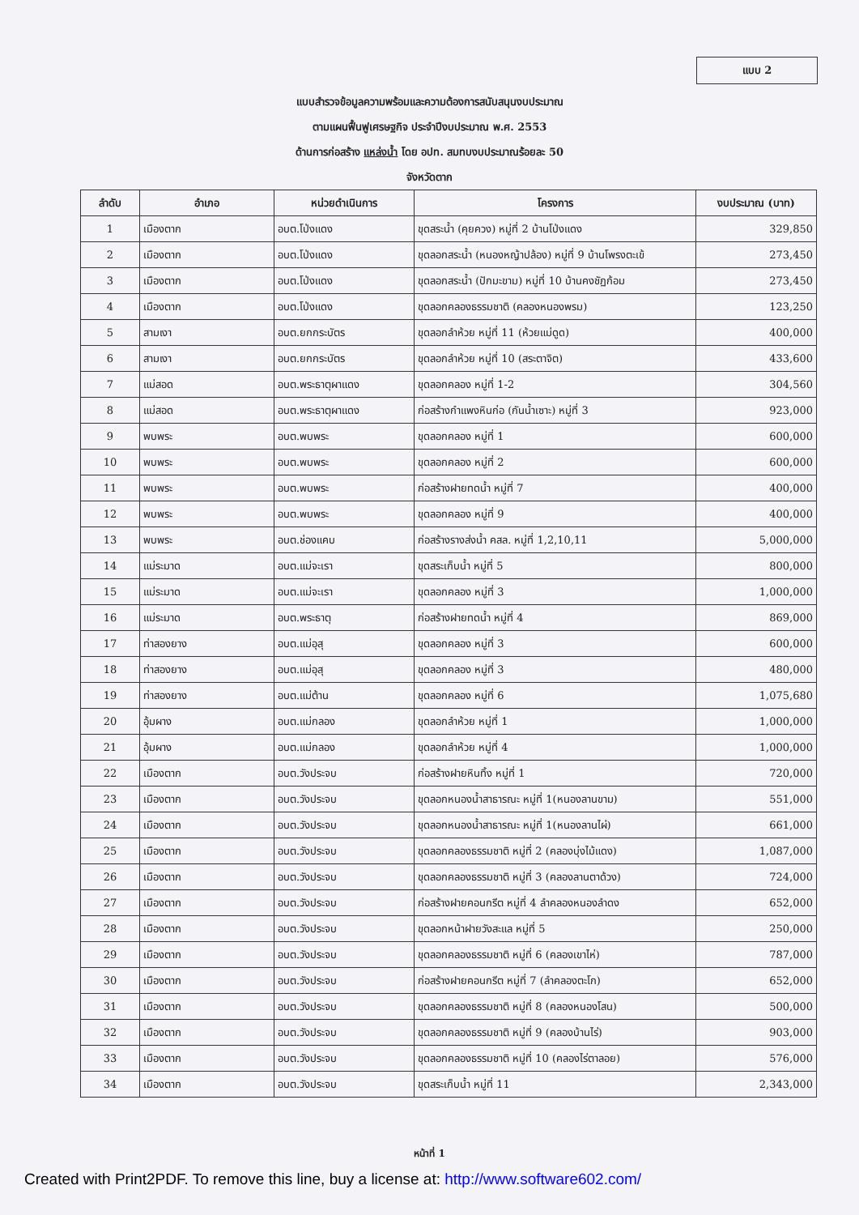แบบ 2
แบบสำรวจข้อมูลความพร้อมและความต้องการสนับสนุนงบประมาณ
ตามแผนฟื้นฟูเศรษฐกิจ ประจำปีงบประมาณ พ.ศ. 2553
ด้านการก่อสร้าง แหล่งน้ำ โดย อปท. สมทบงบประมาณร้อยละ 50
จังหวัดตาก
| ลำดับ | อำเภอ | หน่วยดำเนินการ | โครงการ | งบประมาณ (บาท) |
| --- | --- | --- | --- | --- |
| 1 | เมืองตาก | อบต.โป่งแดง | ขุดสระน้ำ (คุยควง) หมู่ที่ 2 บ้านโป่งแดง | 329,850 |
| 2 | เมืองตาก | อบต.โป่งแดง | ขุดลอกสระน้ำ (หนองหญ้าปล้อง) หมู่ที่ 9 บ้านโพรงตะเข้ | 273,450 |
| 3 | เมืองตาก | อบต.โป่งแดง | ขุดลอกสระน้ำ (ปักมะขาม) หมู่ที่ 10 บ้านคงชัฏก้อม | 273,450 |
| 4 | เมืองตาก | อบต.โป่งแดง | ขุดลอกคลองธรรมชาติ (คลองหนองพรม) | 123,250 |
| 5 | สามเงา | อบต.ยกกระบัตร | ขุดลอกลำห้วย หมู่ที่ 11 (ห้วยแม่ดูด) | 400,000 |
| 6 | สามเงา | อบต.ยกกระบัตร | ขุดลอกลำห้วย หมู่ที่ 10 (สระตาจิต) | 433,600 |
| 7 | แม่สอด | อบต.พระธาตุผาแดง | ขุดลอกคลอง หมู่ที่ 1-2 | 304,560 |
| 8 | แม่สอด | อบต.พระธาตุผาแดง | ก่อสร้างกำแพงหินก่อ (กันน้ำเซาะ) หมู่ที่ 3 | 923,000 |
| 9 | พบพระ | อบต.พบพระ | ขุดลอกคลอง หมู่ที่ 1 | 600,000 |
| 10 | พบพระ | อบต.พบพระ | ขุดลอกคลอง หมู่ที่ 2 | 600,000 |
| 11 | พบพระ | อบต.พบพระ | ก่อสร้างฝายทดน้ำ หมู่ที่ 7 | 400,000 |
| 12 | พบพระ | อบต.พบพระ | ขุดลอกคลอง หมู่ที่ 9 | 400,000 |
| 13 | พบพระ | อบต.ช่องแคบ | ก่อสร้างรางส่งน้ำ คสล. หมู่ที่ 1,2,10,11 | 5,000,000 |
| 14 | แม่ระมาด | อบต.แม่จะเรา | ขุดสระเก็บน้ำ หมู่ที่ 5 | 800,000 |
| 15 | แม่ระมาด | อบต.แม่จะเรา | ขุดลอกคลอง หมู่ที่ 3 | 1,000,000 |
| 16 | แม่ระมาด | อบต.พระธาตุ | ก่อสร้างฝายทดน้ำ หมู่ที่ 4 | 869,000 |
| 17 | ท่าสองยาง | อบต.แม่อุสุ | ขุดลอกคลอง หมู่ที่ 3 | 600,000 |
| 18 | ท่าสองยาง | อบต.แม่อุสุ | ขุดลอกคลอง หมู่ที่ 3 | 480,000 |
| 19 | ท่าสองยาง | อบต.แม่ต้าน | ขุดลอกคลอง หมู่ที่ 6 | 1,075,680 |
| 20 | อุ้มผาง | อบต.แม่กลอง | ขุดลอกลำห้วย หมู่ที่ 1 | 1,000,000 |
| 21 | อุ้มผาง | อบต.แม่กลอง | ขุดลอกลำห้วย หมู่ที่ 4 | 1,000,000 |
| 22 | เมืองตาก | อบต.วังประจบ | ก่อสร้างฝายหินทิ้ง หมู่ที่ 1 | 720,000 |
| 23 | เมืองตาก | อบต.วังประจบ | ขุดลอกหนองน้ำสาธารณะ หมู่ที่ 1(หนองลานขาม) | 551,000 |
| 24 | เมืองตาก | อบต.วังประจบ | ขุดลอกหนองน้ำสาธารณะ หมู่ที่ 1(หนองลานไผ่) | 661,000 |
| 25 | เมืองตาก | อบต.วังประจบ | ขุดลอกคลองธรรมชาติ หมู่ที่ 2 (คลองบุ่งไม้แดง) | 1,087,000 |
| 26 | เมืองตาก | อบต.วังประจบ | ขุดลอกคลองธรรมชาติ หมู่ที่ 3 (คลองลานตาด้วง) | 724,000 |
| 27 | เมืองตาก | อบต.วังประจบ | ก่อสร้างฝายคอนกรีต หมู่ที่ 4 ลำคลองหนองลำดง | 652,000 |
| 28 | เมืองตาก | อบต.วังประจบ | ขุดลอกหน้าฝายวังสะแล หมู่ที่ 5 | 250,000 |
| 29 | เมืองตาก | อบต.วังประจบ | ขุดลอกคลองธรรมชาติ หมู่ที่ 6 (คลองเขาไห่) | 787,000 |
| 30 | เมืองตาก | อบต.วังประจบ | ก่อสร้างฝายคอนกรีต หมู่ที่ 7 (ลำคลองตะโก) | 652,000 |
| 31 | เมืองตาก | อบต.วังประจบ | ขุดลอกคลองธรรมชาติ หมู่ที่ 8 (คลองหนองโสน) | 500,000 |
| 32 | เมืองตาก | อบต.วังประจบ | ขุดลอกคลองธรรมชาติ หมู่ที่ 9 (คลองบ้านไร่) | 903,000 |
| 33 | เมืองตาก | อบต.วังประจบ | ขุดลอกคลองธรรมชาติ หมู่ที่ 10 (คลองไร่ตาลอย) | 576,000 |
| 34 | เมืองตาก | อบต.วังประจบ | ขุดสระเก็บน้ำ หมู่ที่ 11 | 2,343,000 |
หน้าที่ 1
Created with Print2PDF. To remove this line, buy a license at: http://www.software602.com/